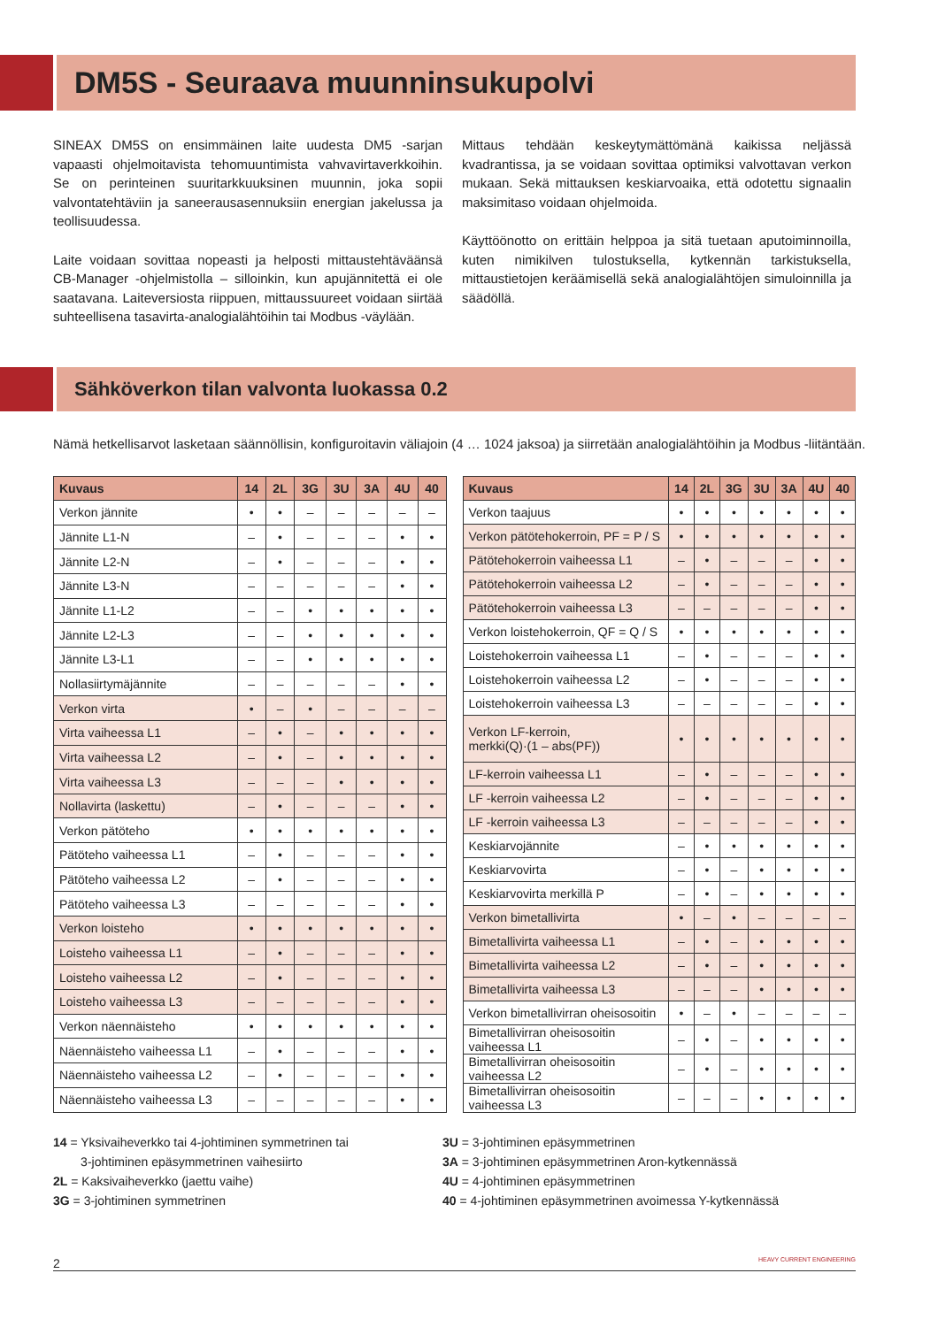DM5S - Seuraava muunninsukupolvi
SINEAX DM5S on ensimmäinen laite uudesta DM5 -sarjan vapaasti ohjelmoitavista tehomuuntimista vahvavirtaverkkoihin. Se on perinteinen suuritarkkuuksinen muunnin, joka sopii valvontatehtäviin ja saneerausasennuksiin energian jakelussa ja teollisuudessa.
Laite voidaan sovittaa nopeasti ja helposti mittaustehtäväänsä CB-Manager -ohjelmistolla – silloinkin, kun apujännitettä ei ole saatavana. Laiteversiosta riippuen, mittaussuureet voidaan siirtää suhteellisena tasavirta-analogialähtöihin tai Modbus -väylään.
Mittaus tehdään keskeytymättömänä kaikissa neljässä kvadrantissa, ja se voidaan sovittaa optimiksi valvottavan verkon mukaan. Sekä mittauksen keskiarvoaika, että odotettu signaalin maksimitaso voidaan ohjelmoida.
Käyttöönotto on erittäin helppoa ja sitä tuetaan aputoiminnoilla, kuten nimikilven tulostuksella, kytkennän tarkistuksella, mittaustietojen keräämisellä sekä analogialähtöjen simuloinnilla ja säädöllä.
Sähköverkon tilan valvonta luokassa 0.2
Nämä hetkellisarvot lasketaan säännöllisin, konfiguroitavin väliajoin (4 … 1024 jaksoa) ja siirretään analogialähtöihin ja Modbus -liitäntään.
| Kuvaus | 14 | 2L | 3G | 3U | 3A | 4U | 40 |
| --- | --- | --- | --- | --- | --- | --- | --- |
| Verkon jännite | • | • | – | – | – | – | – |
| Jännite L1-N | – | • | – | – | – | • | • |
| Jännite L2-N | – | • | – | – | – | • | • |
| Jännite L3-N | – | – | – | – | – | • | • |
| Jännite L1-L2 | – | – | • | • | • | • | • |
| Jännite L2-L3 | – | – | • | • | • | • | • |
| Jännite L3-L1 | – | – | • | • | • | • | • |
| Nollasiirtymäjännite | – | – | – | – | – | • | • |
| Verkon virta | • | – | • | – | – | – | – |
| Virta vaiheessa L1 | – | • | – | • | • | • | • |
| Virta vaiheessa L2 | – | • | – | • | • | • | • |
| Virta vaiheessa L3 | – | – | – | • | • | • | • |
| Nollavirta (laskettu) | – | • | – | – | – | • | • |
| Verkon pätöteho | • | • | • | • | • | • | • |
| Pätöteho vaiheessa L1 | – | • | – | – | – | • | • |
| Pätöteho vaiheessa L2 | – | • | – | – | – | • | • |
| Pätöteho vaiheessa L3 | – | – | – | – | – | • | • |
| Verkon loisteho | • | • | • | • | • | • | • |
| Loisteho vaiheessa L1 | – | • | – | – | – | • | • |
| Loisteho vaiheessa L2 | – | • | – | – | – | • | • |
| Loisteho vaiheessa L3 | – | – | – | – | – | • | • |
| Verkon näennäisteho | • | • | • | • | • | • | • |
| Näennäisteho vaiheessa L1 | – | • | – | – | – | • | • |
| Näennäisteho vaiheessa L2 | – | • | – | – | – | • | • |
| Näennäisteho vaiheessa L3 | – | – | – | – | – | • | • |
| Kuvaus | 14 | 2L | 3G | 3U | 3A | 4U | 40 |
| --- | --- | --- | --- | --- | --- | --- | --- |
| Verkon taajuus | • | • | • | • | • | • | • |
| Verkon pätötehokerroin, PF = P / S | • | • | • | • | • | • | • |
| Pätötehokerroin vaiheessa L1 | – | • | – | – | – | • | • |
| Pätötehokerroin vaiheessa L2 | – | • | – | – | – | • | • |
| Pätötehokerroin vaiheessa L3 | – | – | – | – | – | • | • |
| Verkon loistehokerroin, QF = Q / S | • | • | • | • | • | • | • |
| Loistehokerroin vaiheessa L1 | – | • | – | – | – | • | • |
| Loistehokerroin vaiheessa L2 | – | • | – | – | – | • | • |
| Loistehokerroin vaiheessa L3 | – | – | – | – | – | • | • |
| Verkon LF-kerroin, merkki(Q)·(1 – abs(PF)) | • | • | • | • | • | • | • |
| LF-kerroin vaiheessa L1 | – | • | – | – | – | • | • |
| LF -kerroin vaiheessa L2 | – | • | – | – | – | • | • |
| LF -kerroin vaiheessa L3 | – | – | – | – | – | • | • |
| Keskiarvojännite | – | • | • | • | • | • | • |
| Keskiarvovirta | – | • | – | • | • | • | • |
| Keskiarvovirta merkillä P | – | • | – | • | • | • | • |
| Verkon bimetallivirta | • | – | • | – | – | – | – |
| Bimetallivirta vaiheessa L1 | – | • | – | • | • | • | • |
| Bimetallivirta vaiheessa L2 | – | • | – | • | • | • | • |
| Bimetallivirta vaiheessa L3 | – | – | – | • | • | • | • |
| Verkon bimetallivirran oheisosoitin | • | – | • | – | – | – | – |
| Bimetallivirran oheisosoitin vaiheessa L1 | – | • | – | • | • | • | • |
| Bimetallivirran oheisosoitin vaiheessa L2 | – | • | – | • | • | • | • |
| Bimetallivirran oheisosoitin vaiheessa L3 | – | – | – | • | • | • | • |
14 = Yksivaiheverkko tai 4-johtiminen symmetrinen tai
3-johtiminen epäsymmetrinen vaihesiirto
2L = Kaksivaiheverkko (jaettu vaihe)
3G = 3-johtiminen symmetrinen
3U = 3-johtiminen epäsymmetrinen
3A = 3-johtiminen epäsymmetrinen Aron-kytkennässä
4U = 4-johtiminen epäsymmetrinen
40 = 4-johtiminen epäsymmetrinen avoimessa Y-kytkennässä
2 HEAVY CURRENT ENGINEERING